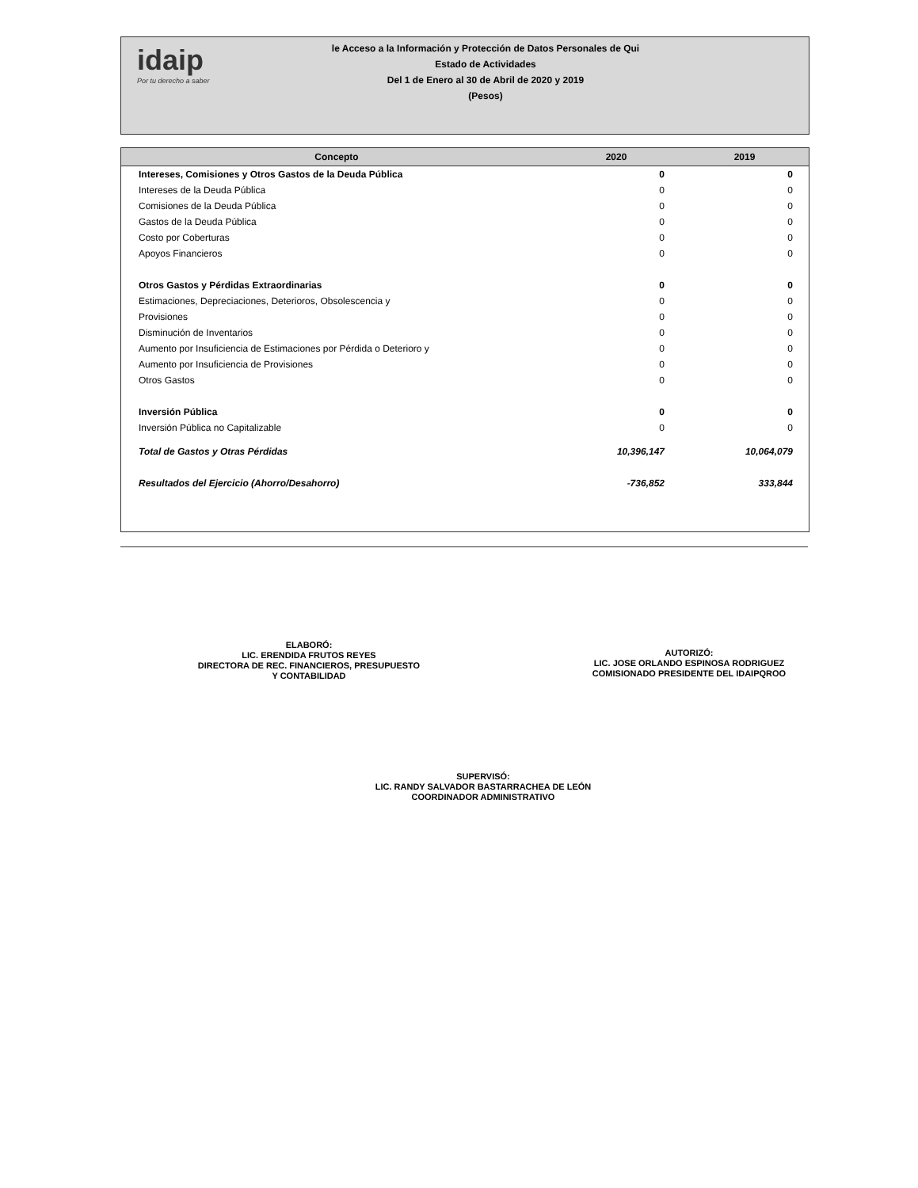idaip
Por tu derecho a saber
le Acceso a la Información y Protección de Datos Personales de Qui
Estado de Actividades
Del 1 de Enero al 30 de Abril de 2020 y 2019
(Pesos)
| Concepto | 2020 | 2019 |
| --- | --- | --- |
| Intereses, Comisiones y Otros Gastos de la Deuda Pública | 0 | 0 |
| Intereses de la Deuda Pública | 0 | 0 |
| Comisiones de la Deuda Pública | 0 | 0 |
| Gastos de la Deuda Pública | 0 | 0 |
| Costo por Coberturas | 0 | 0 |
| Apoyos Financieros | 0 | 0 |
| Otros Gastos y Pérdidas Extraordinarias | 0 | 0 |
| Estimaciones, Depreciaciones, Deterioros, Obsolescencia y | 0 | 0 |
| Provisiones | 0 | 0 |
| Disminución de Inventarios | 0 | 0 |
| Aumento por Insuficiencia de Estimaciones por Pérdida o Deterioro y | 0 | 0 |
| Aumento por Insuficiencia de Provisiones | 0 | 0 |
| Otros Gastos | 0 | 0 |
| Inversión Pública | 0 | 0 |
| Inversión Pública no Capitalizable | 0 | 0 |
| Total de Gastos y Otras Pérdidas | 10,396,147 | 10,064,079 |
| Resultados del Ejercicio (Ahorro/Desahorro) | -736,852 | 333,844 |
ELABORÓ:
LIC. ERENDIDA FRUTOS REYES
DIRECTORA DE REC. FINANCIEROS, PRESUPUESTO
Y CONTABILIDAD
AUTORIZÓ:
LIC. JOSE ORLANDO ESPINOSA RODRIGUEZ
COMISIONADO PRESIDENTE DEL IDAIPQROO
SUPERVISÓ:
LIC. RANDY SALVADOR BASTARRACHEA DE LEÓN
COORDINADOR ADMINISTRATIVO